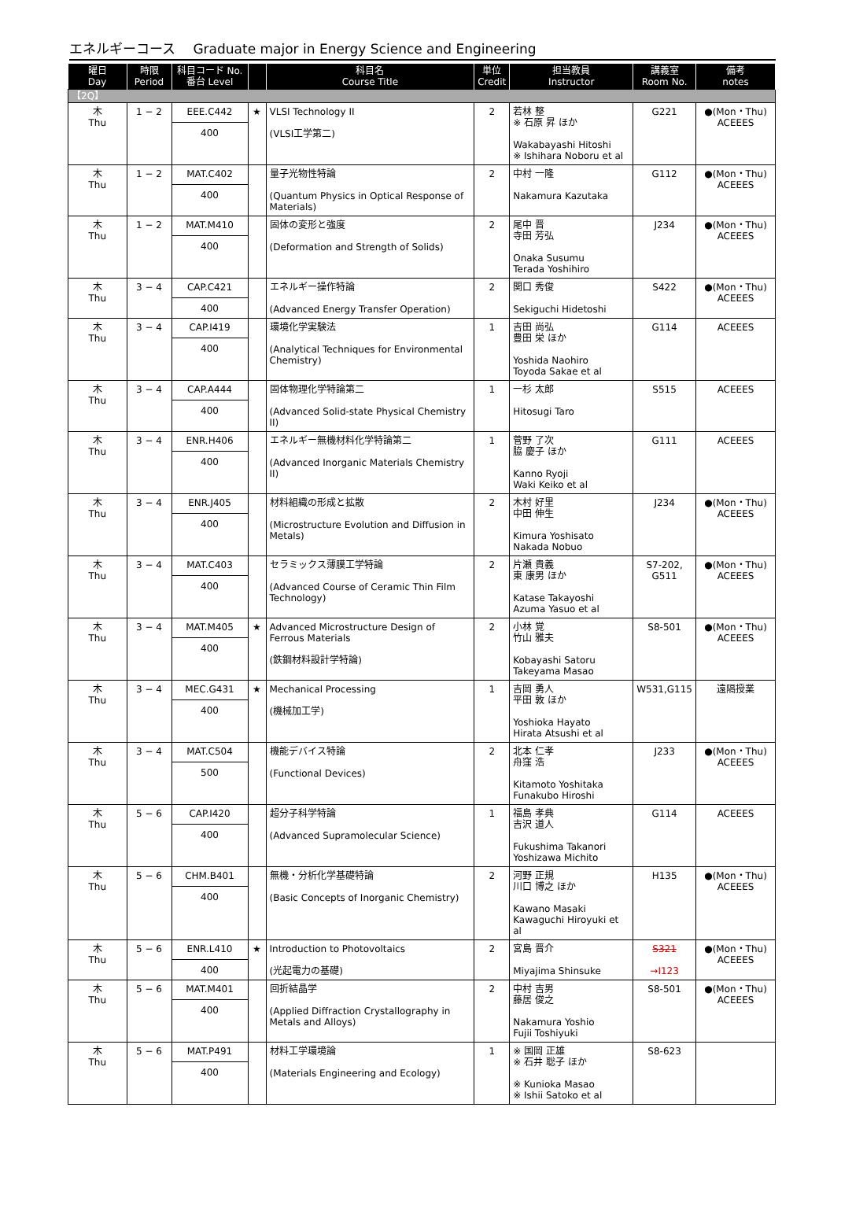エネルギーコース　 Graduate major in Energy Science and Engineering
| 曜日 Day | 時限 Period | 科目コード No. 番台 Level | | 科目名 Course Title | 単位 Credit | 担当教員 Instructor | 講義室 Room No. | 備考 notes |
| --- | --- | --- | --- | --- | --- | --- | --- | --- |
| 【2Q】 | | | | | | | | |
| 木 Thu | 1 − 2 | EEE.C442 400 | ★ | VLSI Technology II (VLSI工学第二) | 2 | 若林 整 ※ 石原 昇 ほか Wakabayashi Hitoshi ※ Ishihara Noboru et al | G221 | ●(Mon・Thu) ACEEES |
| 木 Thu | 1 − 2 | MAT.C402 400 | | 量子光物性特論 (Quantum Physics in Optical Response of Materials) | 2 | 中村 一隆 Nakamura Kazutaka | G112 | ●(Mon・Thu) ACEEES |
| 木 Thu | 1 − 2 | MAT.M410 400 | | 固体の変形と強度 (Deformation and Strength of Solids) | 2 | 尾中 晋 寺田 芳弘 Onaka Susumu Terada Yoshihiro | J234 | ●(Mon・Thu) ACEEES |
| 木 Thu | 3 − 4 | CAP.C421 400 | | エネルギー操作特論 (Advanced Energy Transfer Operation) | 2 | 関口 秀俊 Sekiguchi Hidetoshi | S422 | ●(Mon・Thu) ACEEES |
| 木 Thu | 3 − 4 | CAP.I419 400 | | 環境化学実験法 (Analytical Techniques for Environmental Chemistry) | 1 | 吉田 尚弘 豊田 栄 ほか Yoshida Naohiro Toyoda Sakae et al | G114 | ACEEES |
| 木 Thu | 3 − 4 | CAP.A444 400 | | 固体物理化学特論第二 (Advanced Solid-state Physical Chemistry II) | 1 | 一杉 太郎 Hitosugi Taro | S515 | ACEEES |
| 木 Thu | 3 − 4 | ENR.H406 400 | | エネルギー無機材料化学特論第二 (Advanced Inorganic Materials Chemistry II) | 1 | 菅野 了次 脇 慶子 ほか Kanno Ryoji Waki Keiko et al | G111 | ACEEES |
| 木 Thu | 3 − 4 | ENR.J405 400 | | 材料組織の形成と拡散 (Microstructure Evolution and Diffusion in Metals) | 2 | 木村 好里 中田 伸生 Kimura Yoshisato Nakada Nobuo | J234 | ●(Mon・Thu) ACEEES |
| 木 Thu | 3 − 4 | MAT.C403 400 | | セラミックス薄膜工学特論 (Advanced Course of Ceramic Thin Film Technology) | 2 | 片瀬 貴義 東 康男 ほか Katase Takayoshi Azuma Yasuo et al | S7-202, G511 | ●(Mon・Thu) ACEEES |
| 木 Thu | 3 − 4 | MAT.M405 400 | ★ | Advanced Microstructure Design of Ferrous Materials (鉄鋼材料設計学特論) | 2 | 小林 覚 竹山 雅夫 Kobayashi Satoru Takeyama Masao | S8-501 | ●(Mon・Thu) ACEEES |
| 木 Thu | 3 − 4 | MEC.G431 400 | ★ | Mechanical Processing (機械加工学) | 1 | 吉岡 勇人 平田 敦 ほか Yoshioka Hayato Hirata Atsushi et al | W531,G115 | 遠隔授業 |
| 木 Thu | 3 − 4 | MAT.C504 500 | | 機能デバイス特論 (Functional Devices) | 2 | 北本 仁孝 舟窪 浩 Kitamoto Yoshitaka Funakubo Hiroshi | J233 | ●(Mon・Thu) ACEEES |
| 木 Thu | 5 − 6 | CAP.I420 400 | | 超分子科学特論 (Advanced Supramolecular Science) | 1 | 福島 孝典 吉沢 道人 Fukushima Takanori Yoshizawa Michito | G114 | ACEEES |
| 木 Thu | 5 − 6 | CHM.B401 400 | | 無機・分析化学基礎特論 (Basic Concepts of Inorganic Chemistry) | 2 | 河野 正規 川口 博之 ほか Kawano Masaki Kawaguchi Hiroyuki et al | H135 | ●(Mon・Thu) ACEEES |
| 木 Thu | 5 − 6 | ENR.L410 400 | ★ | Introduction to Photovoltaics (光起電力の基礎) | 2 | 宮島 晋介 Miyajima Shinsuke | S321 →I123 | ●(Mon・Thu) ACEEES |
| 木 Thu | 5 − 6 | MAT.M401 400 | | 回折結晶学 (Applied Diffraction Crystallography in Metals and Alloys) | 2 | 中村 吉男 藤居 俊之 Nakamura Yoshio Fujii Toshiyuki | S8-501 | ●(Mon・Thu) ACEEES |
| 木 Thu | 5 − 6 | MAT.P491 400 | | 材料工学環境論 (Materials Engineering and Ecology) | 1 | ※ 国岡 正雄 ※ 石井 聡子 ほか ※ Kunioka Masao ※ Ishii Satoko et al | S8-623 | |